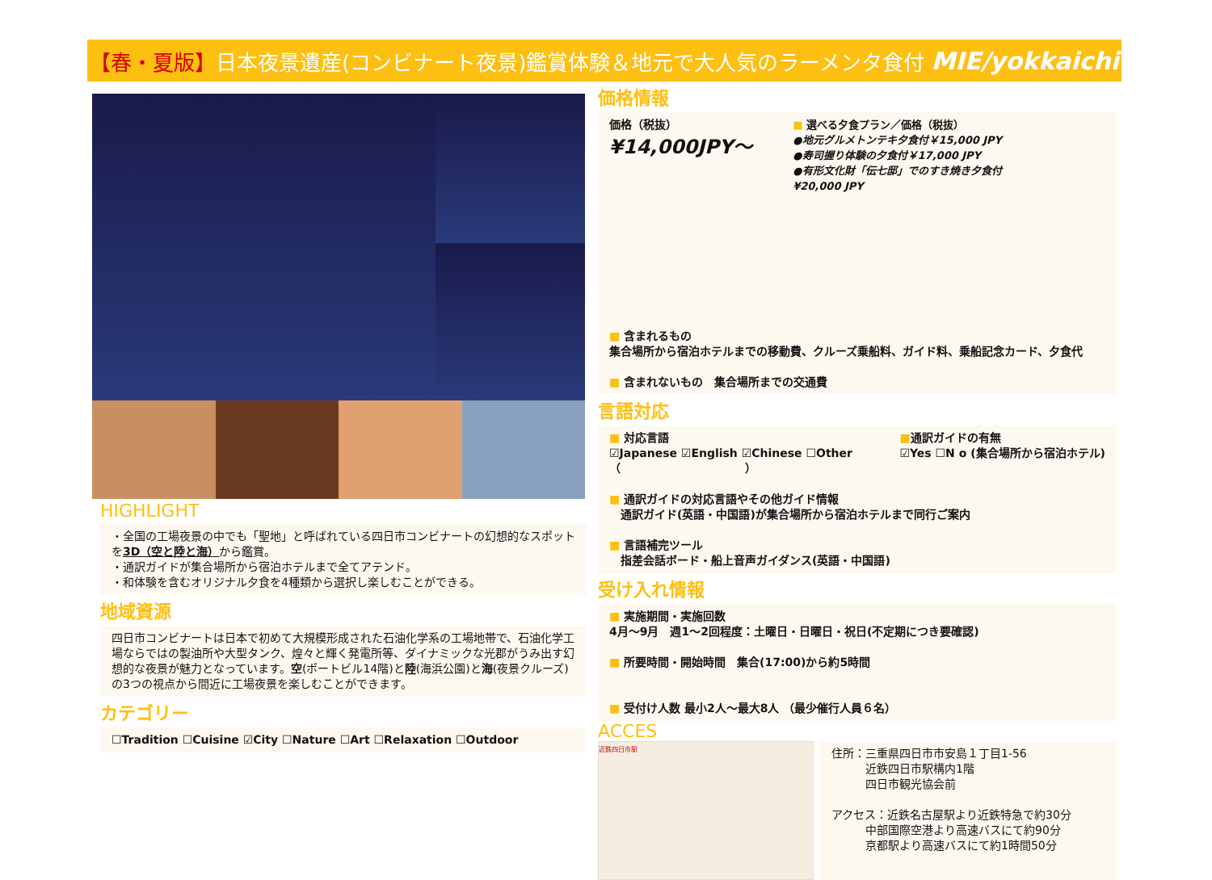【春・夏版】 日本夜景遺産(コンビナート夜景)鑑賞体験＆地元で大人気のラーメンタ食付 MIE/yokkaichi
HIGHLIGHT
・全国の工場夜景の中でも「聖地」と呼ばれている四日市コンビナートの幻想的なスポットを3D（空と陸と海）から鑑賞。
・通訳ガイドが集合場所から宿泊ホテルまで全てアテンド。
・和体験を含むオリジナル夕食を4種類から選択し楽しむことができる。
地域資源
四日市コンビナートは日本で初めて大規模形成された石油化学系の工場地帯で、石油化学工場ならではの製油所や大型タンク、煌々と輝く発電所等、ダイナミックな光郡がうみ出す幻想的な夜景が魅力となっています。空(ポートビル14階)と陸(海浜公園)と海(夜景クルーズ)の3つの視点から間近に工場夜景を楽しむことができます。
カテゴリー
☐Tradition ☐Cuisine ☑City ☐Nature ☐Art ☐Relaxation ☐Outdoor
価格情報
価格（税抜）
¥14,000JPY～
■ 選べる夕食プラン／価格（税抜）
●地元グルメトンテキ夕食付￥15,000 JPY
●寿司握り体験の夕食付￥17,000 JPY
●有形文化財「伝七邸」でのすき焼き夕食付
¥20,000 JPY
■ 含まれるもの
集合場所から宿泊ホテルまでの移動費、クルーズ乗船料、ガイド料、乗船記念カード、夕食代
■ 含まれないもの　集合場所までの交通費
言語対応
■ 対応言語
☑Japanese ☑English ☑Chinese ☐Other
（　　　　　　　　　　　）
■通訳ガイドの有無
☑Yes ☐N o (集合場所から宿泊ホテル)
■ 通訳ガイドの対応言語やその他ガイド情報
　通訳ガイド(英語・中国語)が集合場所から宿泊ホテルまで同行ご案内
■ 言語補完ツール
　指差会話ボード・船上音声ガイダンス(英語・中国語)
受け入れ情報
■ 実施期間・実施回数
4月～9月　週1～2回程度：土曜日・日曜日・祝日(不定期につき要確認)
■ 所要時間・開始時間　集合(17:00)から約5時間
■ 受付け人数 最小2人～最大8人 （最少催行人員６名）
ACCES
近鉄四日市駅
住所：三重県四日市市安島１丁目1-56
　　　近鉄四日市駅構内1階
　　　四日市観光協会前
アクセス：近鉄名古屋駅より近鉄特急で約30分
　　　中部国際空港より高速バスにて約90分
　　　京都駅より高速バスにて約1時間50分